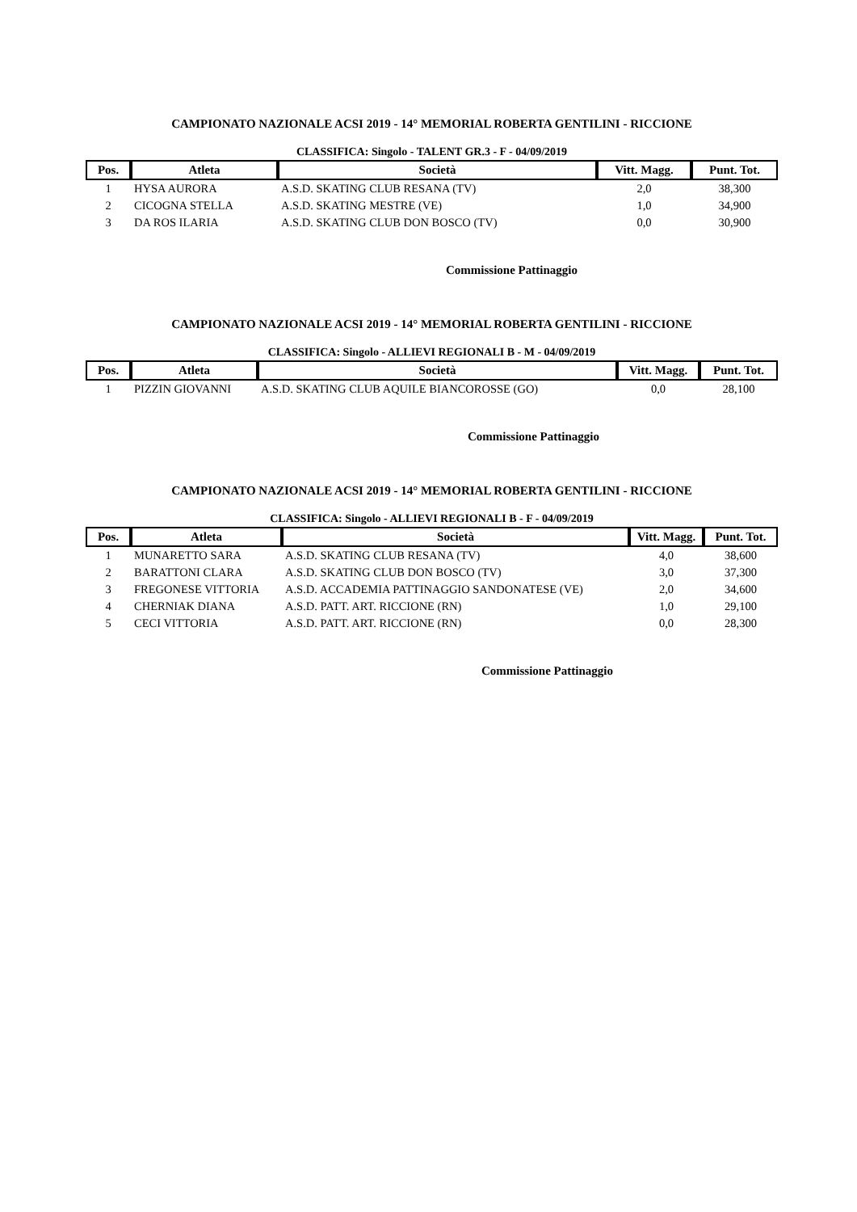CAMPIONATO NAZIONALE ACSI 2019 - 14° MEMORIAL ROBERTA GENTILINI - RICCIONE
CLASSIFICA: Singolo - TALENT GR.3 - F - 04/09/2019
| Pos. | Atleta | Società | Vitt. Magg. | Punt. Tot. |
| --- | --- | --- | --- | --- |
| 1 | HYSA AURORA | A.S.D. SKATING CLUB RESANA (TV) | 2,0 | 38,300 |
| 2 | CICOGNA STELLA | A.S.D. SKATING MESTRE (VE) | 1,0 | 34,900 |
| 3 | DA ROS ILARIA | A.S.D. SKATING CLUB DON BOSCO (TV) | 0,0 | 30,900 |
Commissione Pattinaggio
CAMPIONATO NAZIONALE ACSI 2019 - 14° MEMORIAL ROBERTA GENTILINI - RICCIONE
CLASSIFICA: Singolo - ALLIEVI REGIONALI B - M - 04/09/2019
| Pos. | Atleta | Società | Vitt. Magg. | Punt. Tot. |
| --- | --- | --- | --- | --- |
| 1 | PIZZIN GIOVANNI | A.S.D. SKATING CLUB AQUILE BIANCOROSSE (GO) | 0,0 | 28,100 |
Commissione Pattinaggio
CAMPIONATO NAZIONALE ACSI 2019 - 14° MEMORIAL ROBERTA GENTILINI - RICCIONE
CLASSIFICA: Singolo - ALLIEVI REGIONALI B - F - 04/09/2019
| Pos. | Atleta | Società | Vitt. Magg. | Punt. Tot. |
| --- | --- | --- | --- | --- |
| 1 | MUNARETTO SARA | A.S.D. SKATING CLUB RESANA (TV) | 4,0 | 38,600 |
| 2 | BARATTONI CLARA | A.S.D. SKATING CLUB DON BOSCO (TV) | 3,0 | 37,300 |
| 3 | FREGONESE VITTORIA | A.S.D. ACCADEMIA PATTINAGGIO SANDONATESE (VE) | 2,0 | 34,600 |
| 4 | CHERNIAK DIANA | A.S.D. PATT. ART. RICCIONE (RN) | 1,0 | 29,100 |
| 5 | CECI VITTORIA | A.S.D. PATT. ART. RICCIONE (RN) | 0,0 | 28,300 |
Commissione Pattinaggio